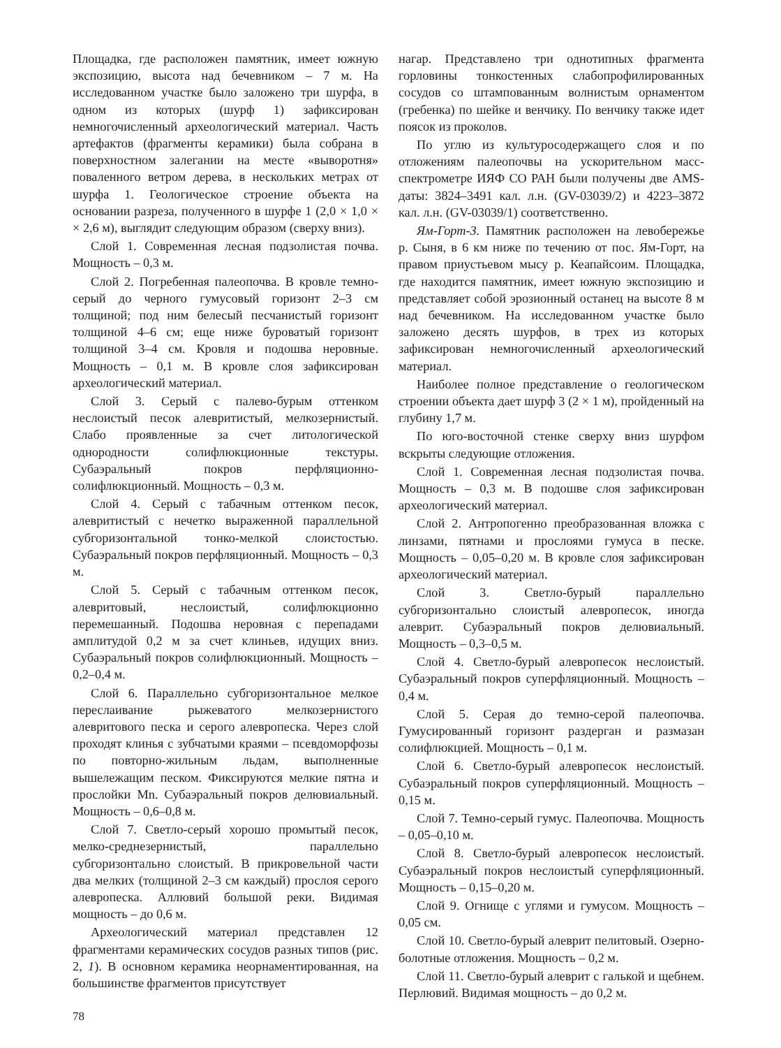Площадка, где расположен памятник, имеет южную экспозицию, высота над бечевником – 7 м. На исследованном участке было заложено три шурфа, в одном из которых (шурф 1) зафиксирован немногочисленный археологический материал. Часть артефактов (фрагменты керамики) была собрана в поверхностном залегании на месте «выворотня» поваленного ветром дерева, в нескольких метрах от шурфа 1. Геологическое строение объекта на основании разреза, полученного в шурфе 1 (2,0 × 1,0 × × 2,6 м), выглядит следующим образом (сверху вниз).
Слой 1. Современная лесная подзолистая почва. Мощность – 0,3 м.
Слой 2. Погребенная палеопочва. В кровле темно-серый до черного гумусовый горизонт 2–3 см толщиной; под ним белесый песчанистый горизонт толщиной 4–6 см; еще ниже буроватый горизонт толщиной 3–4 см. Кровля и подошва неровные. Мощность – 0,1 м. В кровле слоя зафиксирован археологический материал.
Слой 3. Серый с палево-бурым оттенком неслоистый песок алевритистый, мелкозернистый. Слабо проявленные за счет литологической однородности солифлюкционные текстуры. Субаэральный покров перфляционно-солифлюкционный. Мощность – 0,3 м.
Слой 4. Серый с табачным оттенком песок, алевритистый с нечетко выраженной параллельной субгоризонтальной тонко-мелкой слоистостью. Субаэральный покров перфляционный. Мощность – 0,3 м.
Слой 5. Серый с табачным оттенком песок, алевритовый, неслоистый, солифлюкционно перемешанный. Подошва неровная с перепадами амплитудой 0,2 м за счет клиньев, идущих вниз. Субаэральный покров солифлюкционный. Мощность – 0,2–0,4 м.
Слой 6. Параллельно субгоризонтальное мелкое переслаивание рыжеватого мелкозернистого алевритового песка и серого алевропеска. Через слой проходят клинья с зубчатыми краями – псевдоморфозы по повторно-жильным льдам, выполненные вышележащим песком. Фиксируются мелкие пятна и прослойки Mn. Субаэральный покров делювиальный. Мощность – 0,6–0,8 м.
Слой 7. Светло-серый хорошо промытый песок, мелко-среднезернистый, параллельно субгоризонтально слоистый. В прикровельной части два мелких (толщиной 2–3 см каждый) прослоя серого алевропеска. Аллювий большой реки. Видимая мощность – до 0,6 м.
Археологический материал представлен 12 фрагментами керамических сосудов разных типов (рис. 2, 1). В основном керамика неорнаментированная, на большинстве фрагментов присутствует
нагар. Представлено три однотипных фрагмента горловины тонкостенных слабопрофилированных сосудов со штампованным волнистым орнаментом (гребенка) по шейке и венчику. По венчику также идет поясок из проколов.
По углю из культуросодержащего слоя и по отложениям палеопочвы на ускорительном масс-спектрометре ИЯФ СО РАН были получены две AMS-даты: 3824–3491 кал. л.н. (GV-03039/2) и 4223–3872 кал. л.н. (GV-03039/1) соответственно.
Ям-Горт-3. Памятник расположен на левобережье р. Сыня, в 6 км ниже по течению от пос. Ям-Горт, на правом приустьевом мысу р. Кеапайсоим. Площадка, где находится памятник, имеет южную экспозицию и представляет собой эрозионный останец на высоте 8 м над бечевником. На исследованном участке было заложено десять шурфов, в трех из которых зафиксирован немногочисленный археологический материал.
Наиболее полное представление о геологическом строении объекта дает шурф 3 (2 × 1 м), пройденный на глубину 1,7 м.
По юго-восточной стенке сверху вниз шурфом вскрыты следующие отложения.
Слой 1. Современная лесная подзолистая почва. Мощность – 0,3 м. В подошве слоя зафиксирован археологический материал.
Слой 2. Антропогенно преобразованная вложка с линзами, пятнами и прослоями гумуса в песке. Мощность – 0,05–0,20 м. В кровле слоя зафиксирован археологический материал.
Слой 3. Светло-бурый параллельно субгоризонтально слоистый алевропесок, иногда алеврит. Субаэральный покров делювиальный. Мощность – 0,3–0,5 м.
Слой 4. Светло-бурый алевропесок неслоистый. Субаэральный покров суперфляционный. Мощность – 0,4 м.
Слой 5. Серая до темно-серой палеопочва. Гумусированный горизонт раздерган и размазан солифлюкцией. Мощность – 0,1 м.
Слой 6. Светло-бурый алевропесок неслоистый. Субаэральный покров суперфляционный. Мощность – 0,15 м.
Слой 7. Темно-серый гумус. Палеопочва. Мощность – 0,05–0,10 м.
Слой 8. Светло-бурый алевропесок неслоистый. Субаэральный покров неслоистый суперфляционный. Мощность – 0,15–0,20 м.
Слой 9. Огнище с углями и гумусом. Мощность – 0,05 см.
Слой 10. Светло-бурый алеврит пелитовый. Озерно-болотные отложения. Мощность – 0,2 м.
Слой 11. Светло-бурый алеврит с галькой и щебнем. Перлювий. Видимая мощность – до 0,2 м.
78